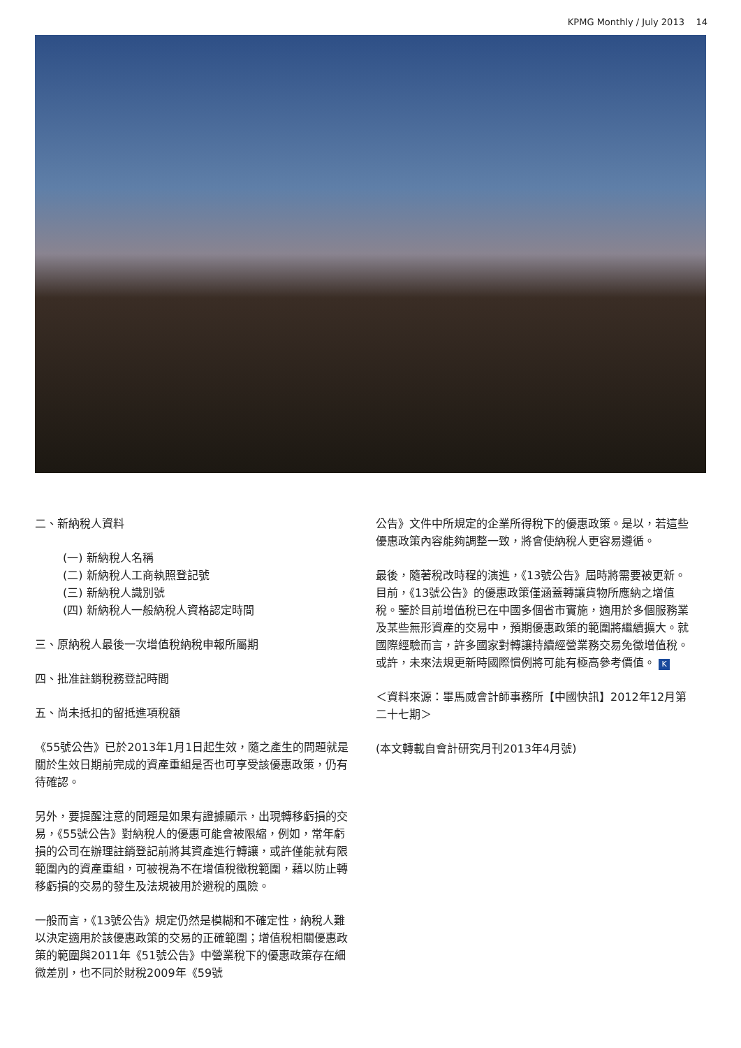KPMG Monthly / July 2013 14
二、新納稅人資料
(一) 新納稅人名稱
(二) 新納稅人工商執照登記號
(三) 新納稅人識別號
(四) 新納稅人一般納稅人資格認定時間
三、原納稅人最後一次增值稅納稅申報所屬期
四、批准註銷稅務登記時間
五、尚未抵扣的留抵進項稅額
《55號公告》已於2013年1月1日起生效，隨之產生的問題就是關於生效日期前完成的資產重組是否也可享受該優惠政策，仍有待確認。
另外，要提醒注意的問題是如果有證據顯示，出現轉移虧損的交易，《55號公告》對納稅人的優惠可能會被限縮，例如，常年虧損的公司在辦理註銷登記前將其資產進行轉讓，或許僅能就有限範圍內的資產重組，可被視為不在增值稅徵稅範圍，藉以防止轉移虧損的交易的發生及法規被用於避稅的風險。
一般而言，《13號公告》規定仍然是模糊和不確定性，納稅人難以決定適用於該優惠政策的交易的正確範圍；增值稅相關優惠政策的範圍與2011年《51號公告》中營業稅下的優惠政策存在細微差別，也不同於財稅2009年《59號
公告》文件中所規定的企業所得稅下的優惠政策。是以，若這些優惠政策內容能夠調整一致，將會使納稅人更容易遵循。
最後，隨著稅改時程的演進，《13號公告》屆時將需要被更新。目前，《13號公告》的優惠政策僅涵蓋轉讓貨物所應納之增值稅。鑒於目前增值稅已在中國多個省市實施，適用於多個服務業及某些無形資產的交易中，預期優惠政策的範圍將繼續擴大。就國際經驗而言，許多國家對轉讓持續經營業務交易免徵增值稅。或許，未來法規更新時國際慣例將可能有極高參考價值。 K
＜資料來源：畢馬威會計師事務所【中國快訊】2012年12月第二十七期＞
(本文轉載自會計研究月刊2013年4月號)